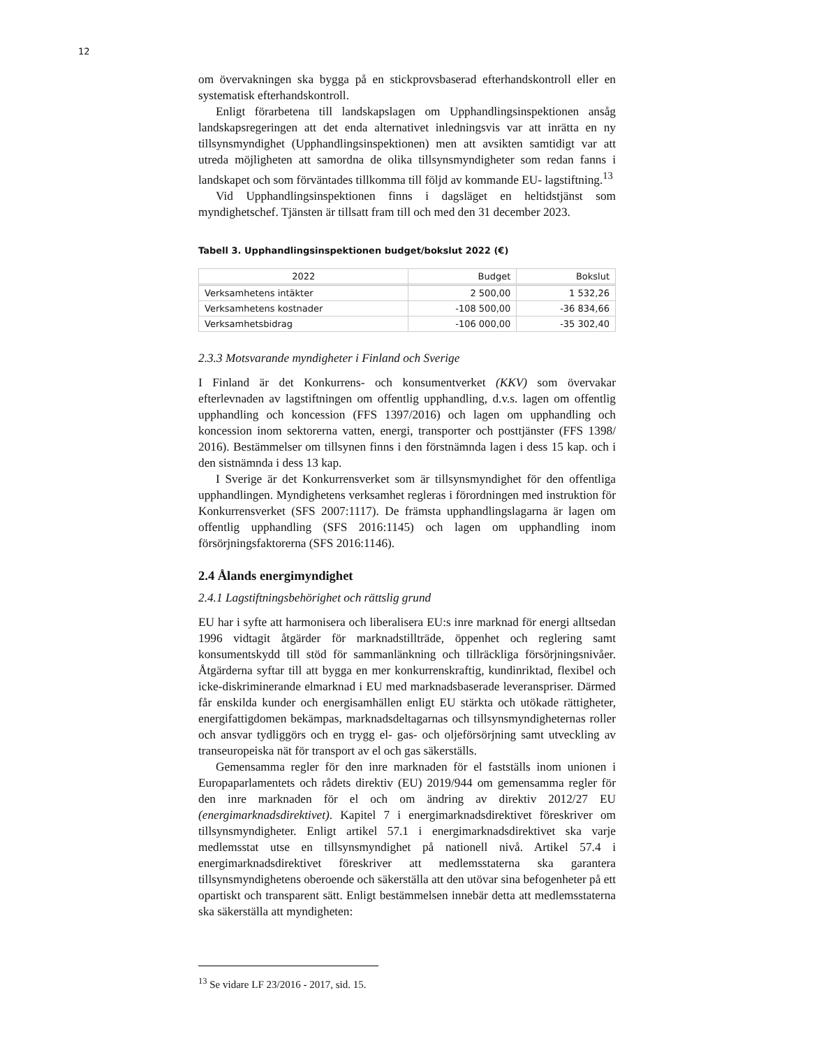12
om övervakningen ska bygga på en stickprovsbaserad efterhandskontroll eller en systematisk efterhandskontroll.
Enligt förarbetena till landskapslagen om Upphandlingsinspektionen ansåg landskapsregeringen att det enda alternativet inledningsvis var att inrätta en ny tillsynsmyndighet (Upphandlingsinspektionen) men att avsikten samtidigt var att utreda möjligheten att samordna de olika tillsynsmyndigheter som redan fanns i landskapet och som förväntades tillkomma till följd av kommande EU- lagstiftning.<sup>13</sup>
Vid Upphandlingsinspektionen finns i dagsläget en heltidstjänst som myndighetschef. Tjänsten är tillsatt fram till och med den 31 december 2023.
Tabell 3. Upphandlingsinspektionen budget/bokslut 2022 (€)
| 2022 | Budget | Bokslut |
| --- | --- | --- |
| Verksamhetens intäkter | 2 500,00 | 1 532,26 |
| Verksamhetens kostnader | -108 500,00 | -36 834,66 |
| Verksamhetsbidrag | -106 000,00 | -35 302,40 |
2.3.3 Motsvarande myndigheter i Finland och Sverige
I Finland är det Konkurrens- och konsumentverket (KKV) som övervakar efterlevnaden av lagstiftningen om offentlig upphandling, d.v.s. lagen om offentlig upphandling och koncession (FFS 1397/2016) och lagen om upphandling och koncession inom sektorerna vatten, energi, transporter och posttjänster (FFS 1398/ 2016). Bestämmelser om tillsynen finns i den förstnämnda lagen i dess 15 kap. och i den sistnämnda i dess 13 kap.
I Sverige är det Konkurrensverket som är tillsynsmyndighet för den offentliga upphandlingen. Myndighetens verksamhet regleras i förordningen med instruktion för Konkurrensverket (SFS 2007:1117). De främsta upphandlingslagarna är lagen om offentlig upphandling (SFS 2016:1145) och lagen om upphandling inom försörjningsfaktorerna (SFS 2016:1146).
2.4 Ålands energimyndighet
2.4.1 Lagstiftningsbehörighet och rättslig grund
EU har i syfte att harmonisera och liberalisera EU:s inre marknad för energi alltsedan 1996 vidtagit åtgärder för marknadstillträde, öppenhet och reglering samt konsumentskydd till stöd för sammanlänkning och tillräckliga försörjningsnivåer. Åtgärderna syftar till att bygga en mer konkurrenskraftig, kundinriktad, flexibel och icke-diskriminerande elmarknad i EU med marknadsbaserade leveranspriser. Därmed får enskilda kunder och energisamhällen enligt EU stärkta och utökade rättigheter, energifattigdomen bekämpas, marknadsdeltagarnas och tillsynsmyndigheternas roller och ansvar tydliggörs och en trygg el- gas- och oljeförsörjning samt utveckling av transeuropeiska nät för transport av el och gas säkerställs.
Gemensamma regler för den inre marknaden för el fastställs inom unionen i Europaparlamentets och rådets direktiv (EU) 2019/944 om gemensamma regler för den inre marknaden för el och om ändring av direktiv 2012/27 EU (energimarknadsdirektivet). Kapitel 7 i energimarknadsdirektivet föreskriver om tillsynsmyndigheter. Enligt artikel 57.1 i energimarknadsdirektivet ska varje medlemsstat utse en tillsynsmyndighet på nationell nivå. Artikel 57.4 i energimarknadsdirektivet föreskriver att medlemsstaterna ska garantera tillsynsmyndighetens oberoende och säkerställa att den utövar sina befogenheter på ett opartiskt och transparent sätt. Enligt bestämmelsen innebär detta att medlemsstaterna ska säkerställa att myndigheten:
<sup>13</sup> Se vidare LF 23/2016 - 2017, sid. 15.